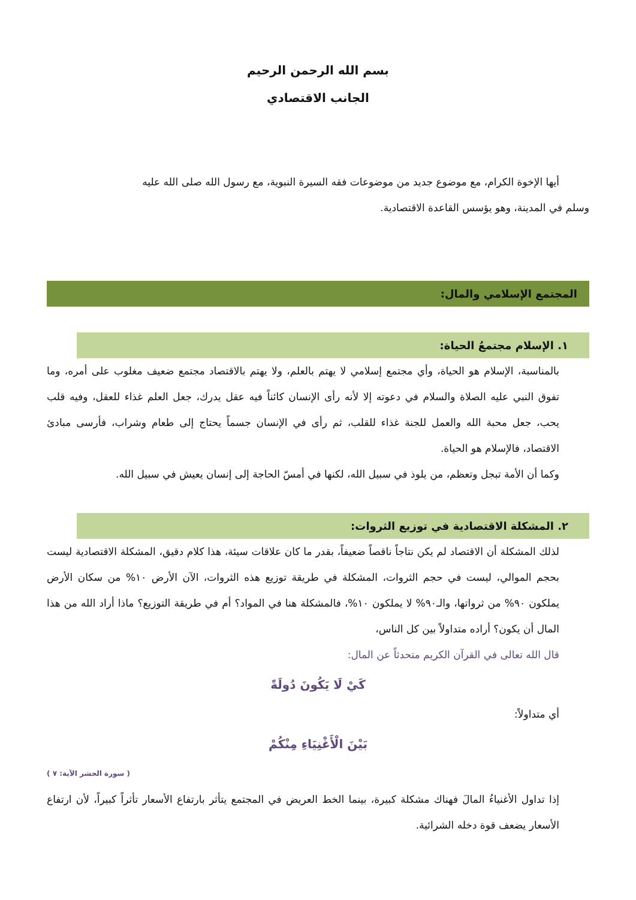بسم الله الرحمن الرحيم
الجانب الاقتصادي
أيها الإخوة الكرام، مع موضوع جديد من موضوعات فقه السيرة النبوية، مع رسول الله صلى الله عليه
وسلم في المدينة، وهو يؤسس القاعدة الاقتصادية.
المجتمع الإسلامي والمال:
١. الإسلام مجتمعُ الحياة:
بالمناسبة، الإسلام هو الحياة، وأي مجتمع إسلامي لا يهتم بالعلم، ولا يهتم بالاقتصاد مجتمع ضعيف مغلوب على أمره، وما تفوق النبي عليه الصلاة والسلام في دعوته إلا لأنه رأى الإنسان كائناً فيه عقل يدرك، جعل العلم غذاء للعقل، وفيه قلب يحب، جعل محبة الله والعمل للجنة غذاء للقلب، ثم رأى في الإنسان جسماً يحتاج إلى طعام وشراب، فأرسى مبادئ الاقتصاد، فالإسلام هو الحياة.
وكما أن الأمة تبجل وتعظم، من يلوذ في سبيل الله، لكنها في أمسّ الحاجة إلى إنسان يعيش في سبيل الله.
٢. المشكلة الاقتصادية في توزيع الثروات:
لذلك المشكلة أن الاقتصاد لم يكن نتاجاً ناقصاً ضعيفاً، بقدر ما كان علاقات سيئة، هذا كلام دقيق، المشكلة الاقتصادية ليست بحجم الموالي، ليست في حجم الثروات، المشكلة في طريقة توزيع هذه الثروات، الآن الأرض ١٠% من سكان الأرض يملكون ٩٠% من ثرواتها، والـ٩٠% لا يملكون ١٠%، فالمشكلة هنا في المواد؟ أم في طريقة التوزيع؟ ماذا أراد الله من هذا المال أن يكون؟ أراده متداولاً بين كل الناس،
قال الله تعالى في القرآن الكريم متحدثاً عن المال:
كَيْ لَا يَكُونَ دُولَةً
أي متداولاً:
بَيْنَ الْأَغْنِيَاءِ مِنْكُمْ
( سورة الحشر الآية: ٧ )
إذا تداول الأغنياءُ المالَ فهناك مشكلة كبيرة، بينما الخط العريض في المجتمع يتأثر بارتفاع الأسعار تأثراً كبيراً، لأن ارتفاع الأسعار يضعف قوة دخله الشرائية.